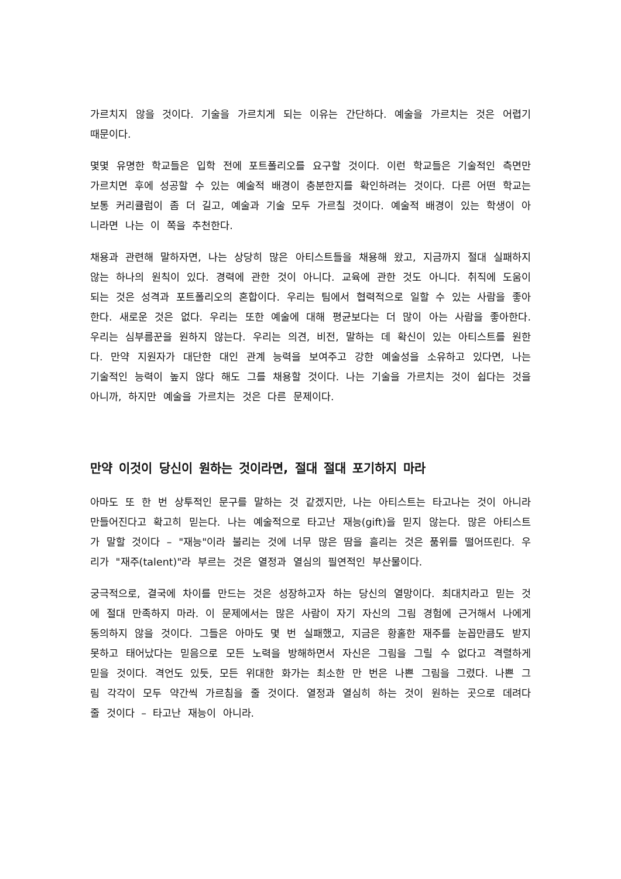가르치지 않을 것이다. 기술을 가르치게 되는 이유는 간단하다. 예술을 가르치는 것은 어렵기 때문이다.
몇몇 유명한 학교들은 입학 전에 포트폴리오를 요구할 것이다. 이런 학교들은 기술적인 측면만 가르치면 후에 성공할 수 있는 예술적 배경이 충분한지를 확인하려는 것이다. 다른 어떤 학교는 보통 커리큘럼이 좀 더 길고, 예술과 기술 모두 가르칠 것이다. 예술적 배경이 있는 학생이 아니라면 나는 이 쪽을 추천한다.
채용과 관련해 말하자면, 나는 상당히 많은 아티스트들을 채용해 왔고, 지금까지 절대 실패하지 않는 하나의 원칙이 있다. 경력에 관한 것이 아니다. 교육에 관한 것도 아니다. 취직에 도움이 되는 것은 성격과 포트폴리오의 혼합이다. 우리는 팀에서 협력적으로 일할 수 있는 사람을 좋아한다. 새로운 것은 없다. 우리는 또한 예술에 대해 평균보다는 더 많이 아는 사람을 좋아한다. 우리는 심부름꾼을 원하지 않는다. 우리는 의견, 비전, 말하는 데 확신이 있는 아티스트를 원한다. 만약 지원자가 대단한 대인 관계 능력을 보여주고 강한 예술성을 소유하고 있다면, 나는 기술적인 능력이 높지 않다 해도 그를 채용할 것이다. 나는 기술을 가르치는 것이 쉽다는 것을 아니까, 하지만 예술을 가르치는 것은 다른 문제이다.
만약 이것이 당신이 원하는 것이라면, 절대 절대 포기하지 마라
아마도 또 한 번 상투적인 문구를 말하는 것 같겠지만, 나는 아티스트는 타고나는 것이 아니라 만들어진다고 확고히 믿는다. 나는 예술적으로 타고난 재능(gift)을 믿지 않는다. 많은 아티스트가 말할 것이다 – "재능"이라 불리는 것에 너무 많은 땀을 흘리는 것은 품위를 떨어뜨린다. 우리가 "재주(talent)"라 부르는 것은 열정과 열심의 필연적인 부산물이다.
궁극적으로, 결국에 차이를 만드는 것은 성장하고자 하는 당신의 열망이다. 최대치라고 믿는 것에 절대 만족하지 마라. 이 문제에서는 많은 사람이 자기 자신의 그림 경험에 근거해서 나에게 동의하지 않을 것이다. 그들은 아마도 몇 번 실패했고, 지금은 황홀한 재주를 눈꼽만큼도 받지 못하고 태어났다는 믿음으로 모든 노력을 방해하면서 자신은 그림을 그릴 수 없다고 격렬하게 믿을 것이다. 격언도 있듯, 모든 위대한 화가는 최소한 만 번은 나쁜 그림을 그렸다. 나쁜 그림 각각이 모두 약간씩 가르침을 줄 것이다. 열정과 열심히 하는 것이 원하는 곳으로 데려다 줄 것이다 – 타고난 재능이 아니라.